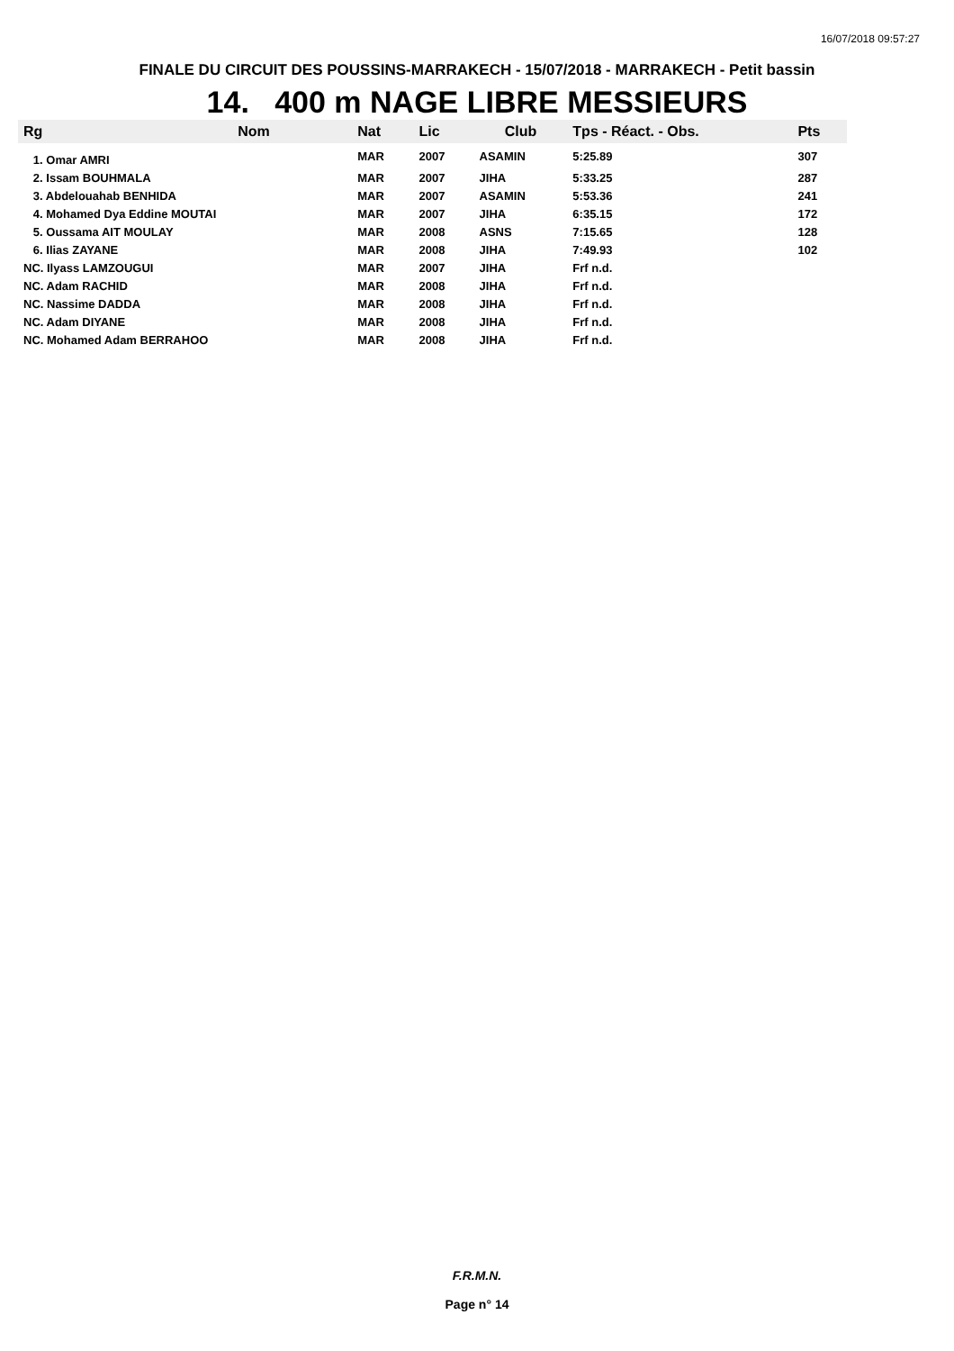16/07/2018 09:57:27
FINALE DU CIRCUIT DES POUSSINS-MARRAKECH - 15/07/2018 - MARRAKECH - Petit bassin
14. 400 m NAGE LIBRE MESSIEURS
| Rg | Nom | Nat | Lic | Club | Tps - Réact. - Obs. | Pts |
| --- | --- | --- | --- | --- | --- | --- |
| 1. Omar AMRI | | MAR | 2007 | ASAMIN | 5:25.89 | 307 |
| 2. Issam BOUHMALA | | MAR | 2007 | JIHA | 5:33.25 | 287 |
| 3. Abdelouahab BENHIDA | | MAR | 2007 | ASAMIN | 5:53.36 | 241 |
| 4. Mohamed Dya Eddine MOUTAI | | MAR | 2007 | JIHA | 6:35.15 | 172 |
| 5. Oussama AIT MOULAY | | MAR | 2008 | ASNS | 7:15.65 | 128 |
| 6. Ilias ZAYANE | | MAR | 2008 | JIHA | 7:49.93 | 102 |
| NC. Ilyass LAMZOUGUI | | MAR | 2007 | JIHA | Frf n.d. | |
| NC. Adam RACHID | | MAR | 2008 | JIHA | Frf n.d. | |
| NC. Nassime DADDA | | MAR | 2008 | JIHA | Frf n.d. | |
| NC. Adam DIYANE | | MAR | 2008 | JIHA | Frf n.d. | |
| NC. Mohamed Adam BERRAHOO | | MAR | 2008 | JIHA | Frf n.d. | |
F.R.M.N.
Page n° 14